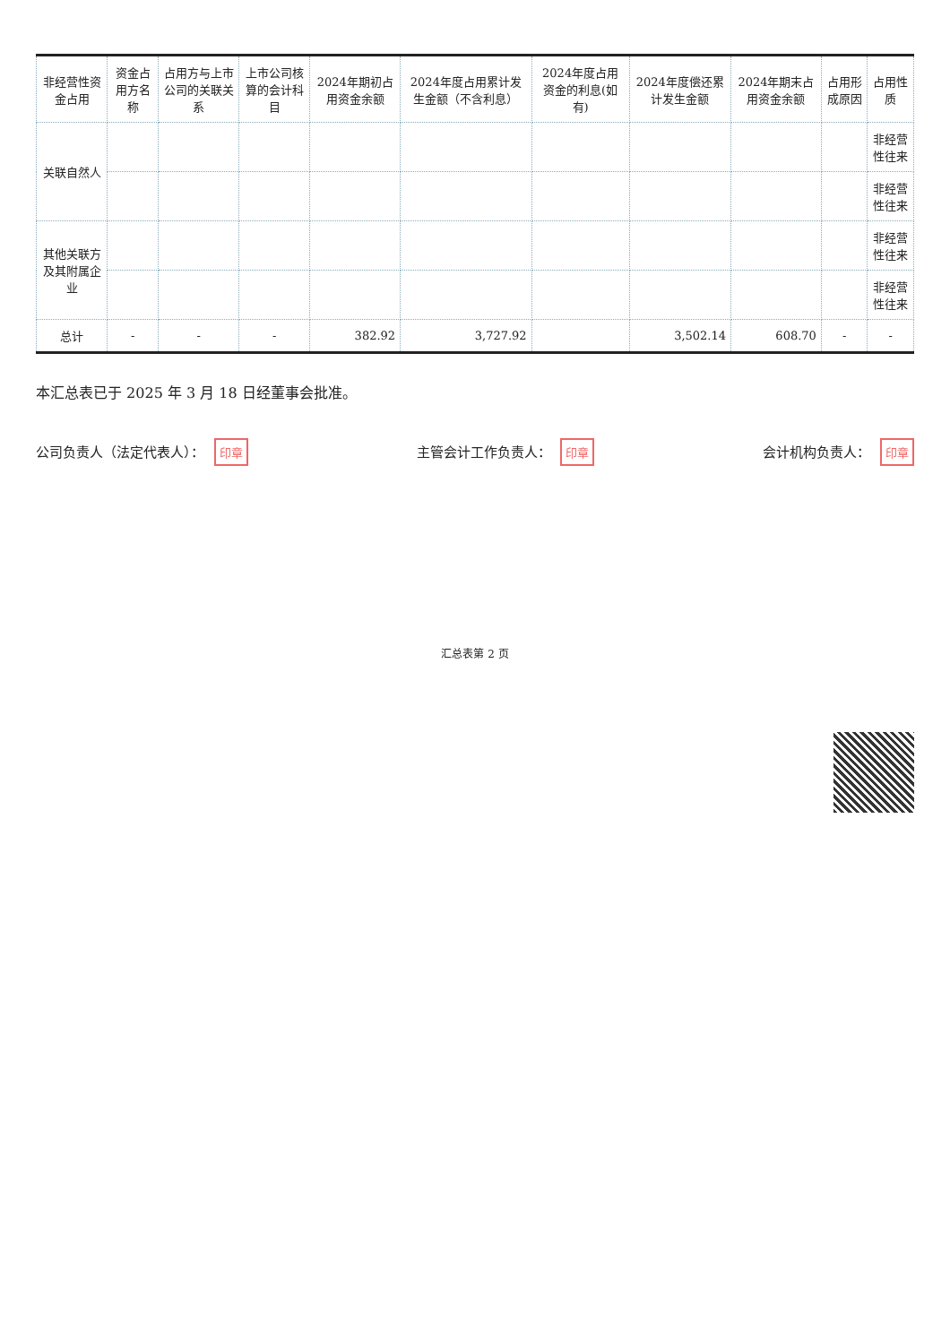| 非经营性资金占用 | 资金占用方名称 | 占用方与上市公司的关联关系 | 上市公司核算的会计科目 | 2024年期初占用资金余额 | 2024年度占用累计发生金额（不含利息） | 2024年度占用资金的利息(如有) | 2024年度偿还累计发生金额 | 2024年期末占用资金余额 | 占用形成原因 | 占用性质 |
| --- | --- | --- | --- | --- | --- | --- | --- | --- | --- | --- |
| 关联自然人 | | | | | | | | | | 非经营性往来 |
| | | | | | | | | | | 非经营性往来 |
| 其他关联方及其附属企业 | | | | | | | | | | 非经营性往来 |
| | | | | | | | | | | 非经营性往来 |
| 总计 | - | - | - | 382.92 | 3,727.92 | | 3,502.14 | 608.70 | - | - |
本汇总表已于 2025 年 3 月 18 日经董事会批准。
公司负责人（法定代表人）： 印章
主管会计工作负责人： 印章
会计机构负责人： 印章
汇总表第 2 页